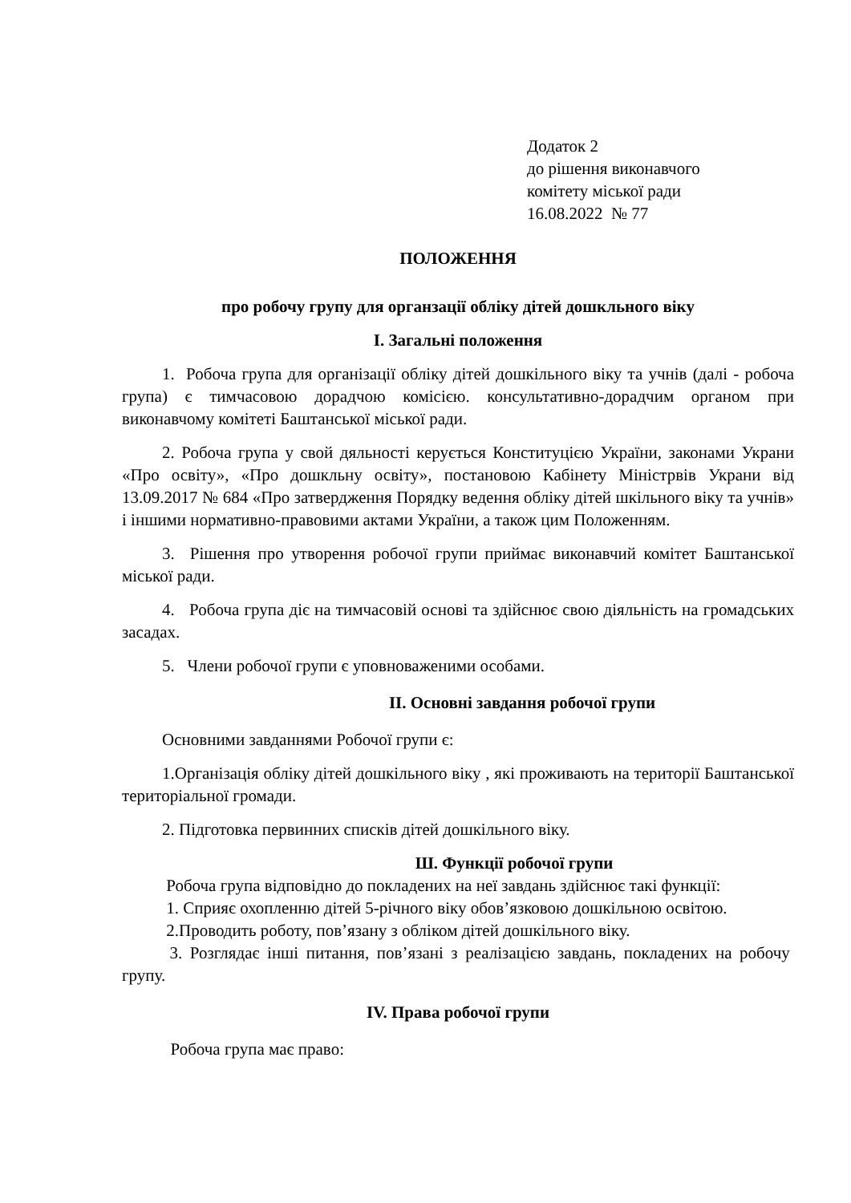Додаток 2
до рішення виконавчого
комітету міської ради
16.08.2022 № 77
ПОЛОЖЕННЯ
про робочу групу для органзації обліку дітей дошкльного віку
I. Загальні положення
1. Робоча група для організації обліку дітей дошкільного віку та учнів (далі - робоча група) є тимчасовою дорадчою комісією. консультативно-дорадчим органом при виконавчому комітеті Баштанської міської ради.
2. Робоча група у свой дяльності керується Конституцією України, законами Украни «Про освіту», «Про дошкльну освіту», постановою Кабінету Міністрвів Украни від 13.09.2017 № 684 «Про затвердження Порядку ведення обліку дітей шкільного віку та учнів» і іншими нормативно-правовими актами України, а також цим Положенням.
3. Рішення про утворення робочої групи приймає виконавчий комітет Баштанської міської ради.
4. Робоча група діє на тимчасовій основі та здійснює свою діяльність на громадських засадах.
5. Члени робочої групи є уповноваженими особами.
II. Основні завдання робочої групи
Основними завданнями Робочої групи є:
1.Організація обліку дітей дошкільного віку , які проживають на території Баштанської територіальної громади.
2. Підготовка первинних списків дітей дошкільного віку.
Ш. Функції робочої групи
Робоча група відповідно до покладених на неї завдань здійснює такі функції:
1. Сприяє охопленню дітей 5-річного віку обов’язковою дошкільною освітою.
2.Проводить роботу, пов’язану з обліком дітей дошкільного віку.
3. Розглядає інші питання, пов’язані з реалізацією завдань, покладених на робочу групу.
IV. Права робочої групи
Робоча група має право: